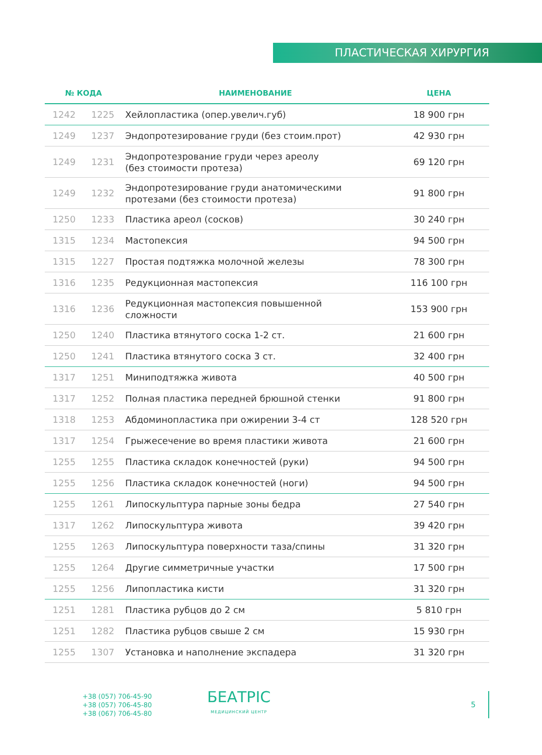ПЛАСТИЧЕСКАЯ ХИРУРГИЯ
| № КОДА | | НАИМЕНОВАНИЕ | ЦЕНА |
| --- | --- | --- | --- |
| 1242 | 1225 | Хейлопластика (опер.увелич.губ) | 18 900 грн |
| 1249 | 1237 | Эндопротезирование груди (без стоим.прот) | 42 930 грн |
| 1249 | 1231 | Эндопротезрование груди через ареолу (без стоимости протеза) | 69 120 грн |
| 1249 | 1232 | Эндопротезирование груди анатомическими протезами (без стоимости протеза) | 91 800 грн |
| 1250 | 1233 | Пластика ареол (сосков) | 30 240 грн |
| 1315 | 1234 | Мастопексия | 94 500 грн |
| 1315 | 1227 | Простая подтяжка молочной железы | 78 300 грн |
| 1316 | 1235 | Редукционная мастопексия | 116 100 грн |
| 1316 | 1236 | Редукционная мастопексия повышенной сложности | 153 900 грн |
| 1250 | 1240 | Пластика втянутого соска 1-2 ст. | 21 600 грн |
| 1250 | 1241 | Пластика втянутого соска 3 ст. | 32 400 грн |
| 1317 | 1251 | Миниподтяжка живота | 40 500 грн |
| 1317 | 1252 | Полная пластика передней брюшной стенки | 91 800 грн |
| 1318 | 1253 | Абдоминопластика при ожирении 3-4 ст | 128 520 грн |
| 1317 | 1254 | Грыжесечение во время пластики живота | 21 600 грн |
| 1255 | 1255 | Пластика складок конечностей (руки) | 94 500 грн |
| 1255 | 1256 | Пластика складок конечностей (ноги) | 94 500 грн |
| 1255 | 1261 | Липоскульптура парные зоны бедра | 27 540 грн |
| 1317 | 1262 | Липоскульптура живота | 39 420 грн |
| 1255 | 1263 | Липоскульптура поверхности таза/спины | 31 320 грн |
| 1255 | 1264 | Другие симметричные участки | 17 500 грн |
| 1255 | 1256 | Липопластика кисти | 31 320 грн |
| 1251 | 1281 | Пластика рубцов до 2 см | 5 810 грн |
| 1251 | 1282 | Пластика рубцов свыше 2 см | 15 930 грн |
| 1255 | 1307 | Установка и наполнение экспадера | 31 320 грн |
+38 (057) 706-45-90
+38 (057) 706-45-80
+38 (067) 706-45-80
БЕАТРІС
МЕДИЦИНСКИЙ ЦЕНТР
5